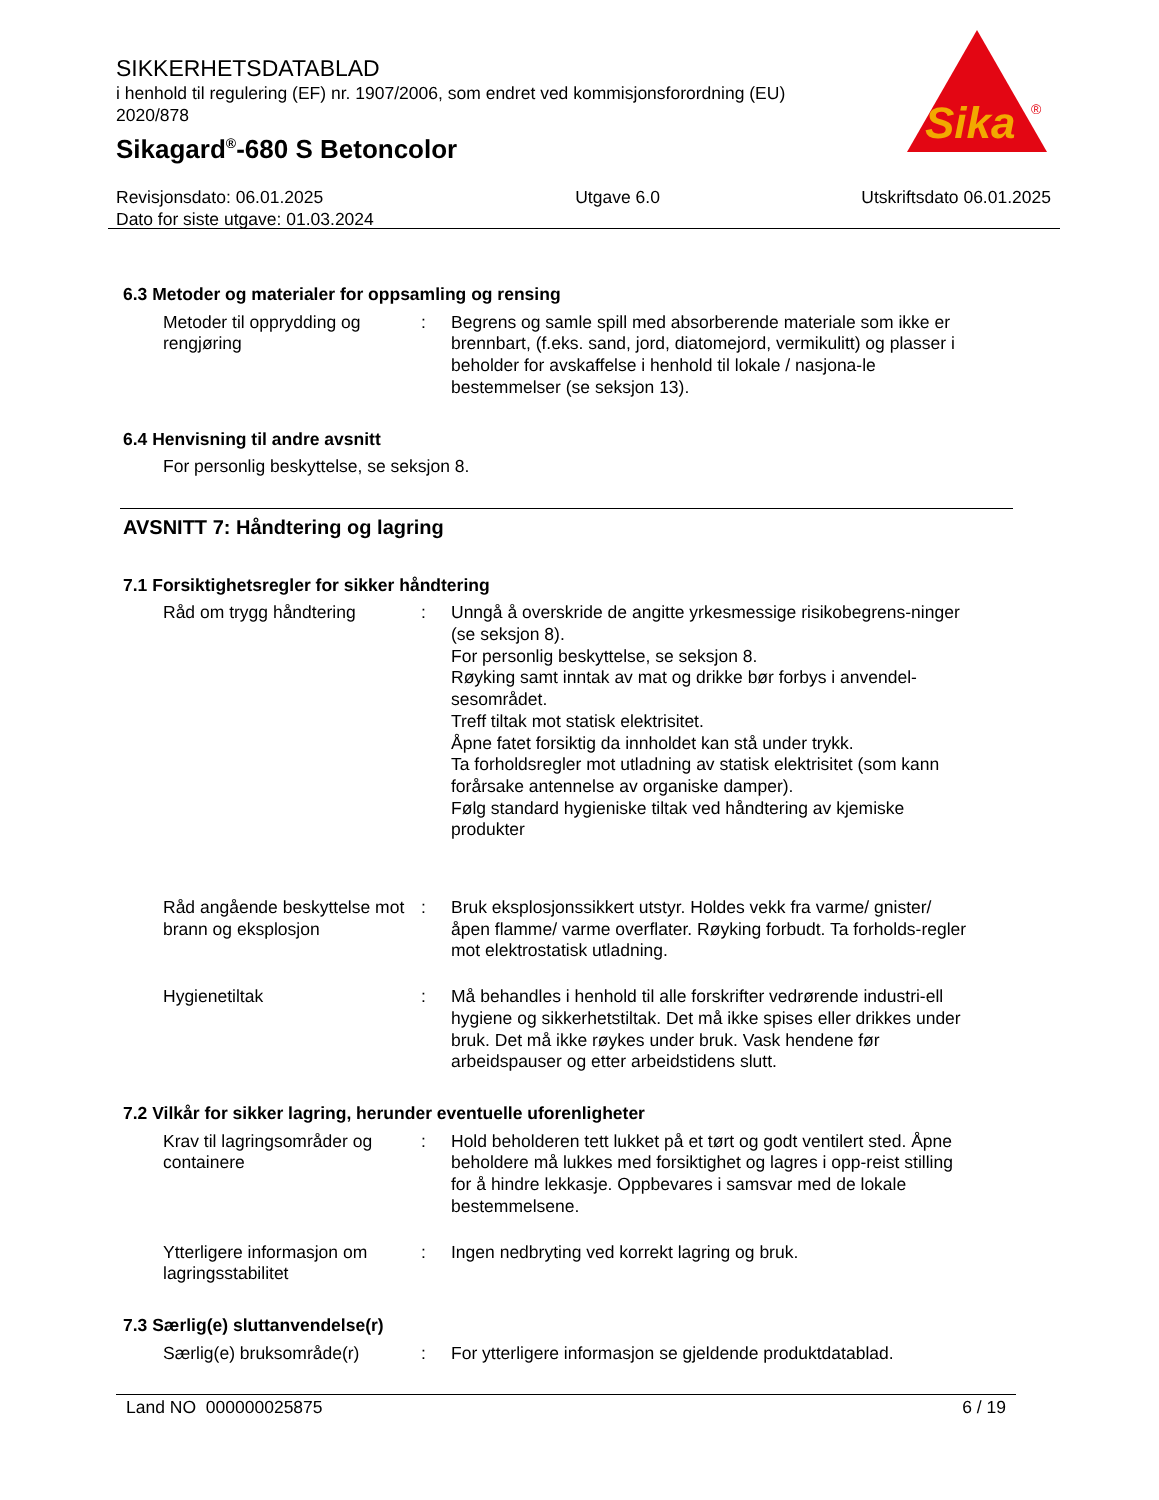SIKKERHETSDATABLAD
i henhold til regulering (EF) nr. 1907/2006, som endret ved kommisjonsforordning (EU) 2020/878
Sikagard<sup>®</sup>-680 S Betoncolor
Sika
®
Revisjonsdato: 06.01.2025
Dato for siste utgave: 01.03.2024
Utgave 6.0 Utskriftsdato 06.01.2025
6.3 Metoder og materialer for oppsamling og rensing
Metoder til opprydding og rengjøring
: Begrens og samle spill med absorberende materiale som ikke er brennbart, (f.eks. sand, jord, diatomejord, vermikulitt) og plasser i beholder for avskaffelse i henhold til lokale / nasjona-le bestemmelser (se seksjon 13).
6.4 Henvisning til andre avsnitt
For personlig beskyttelse, se seksjon 8.
AVSNITT 7: Håndtering og lagring
7.1 Forsiktighetsregler for sikker håndtering
Råd om trygg håndtering : Unngå å overskride de angitte yrkesmessige risikobegrens-ninger (se seksjon 8).
For personlig beskyttelse, se seksjon 8.
Røyking samt inntak av mat og drikke bør forbys i anvendel-sesområdet.
Treff tiltak mot statisk elektrisitet.
Åpne fatet forsiktig da innholdet kan stå under trykk.
Ta forholdsregler mot utladning av statisk elektrisitet (som kann forårsake antennelse av organiske damper).
Følg standard hygieniske tiltak ved håndtering av kjemiske produkter
Råd angående beskyttelse mot brann og eksplosjon
: Bruk eksplosjonssikkert utstyr. Holdes vekk fra varme/ gnister/ åpen flamme/ varme overflater. Røyking forbudt. Ta forholds-regler mot elektrostatisk utladning.
Hygienetiltak : Må behandles i henhold til alle forskrifter vedrørende industri-ell hygiene og sikkerhetstiltak. Det må ikke spises eller drikkes under bruk. Det må ikke røykes under bruk. Vask hendene før arbeidspauser og etter arbeidstidens slutt.
7.2 Vilkår for sikker lagring, herunder eventuelle uforenligheter
Krav til lagringsområder og containere
: Hold beholderen tett lukket på et tørt og godt ventilert sted. Åpne beholdere må lukkes med forsiktighet og lagres i opp-reist stilling for å hindre lekkasje. Oppbevares i samsvar med de lokale bestemmelsene.
Ytterligere informasjon om lagringsstabilitet
: Ingen nedbryting ved korrekt lagring og bruk.
7.3 Særlig(e) sluttanvendelse(r)
Særlig(e) bruksområde(r) : For ytterligere informasjon se gjeldende produktdatablad.
Land NO 000000025875 6 / 19